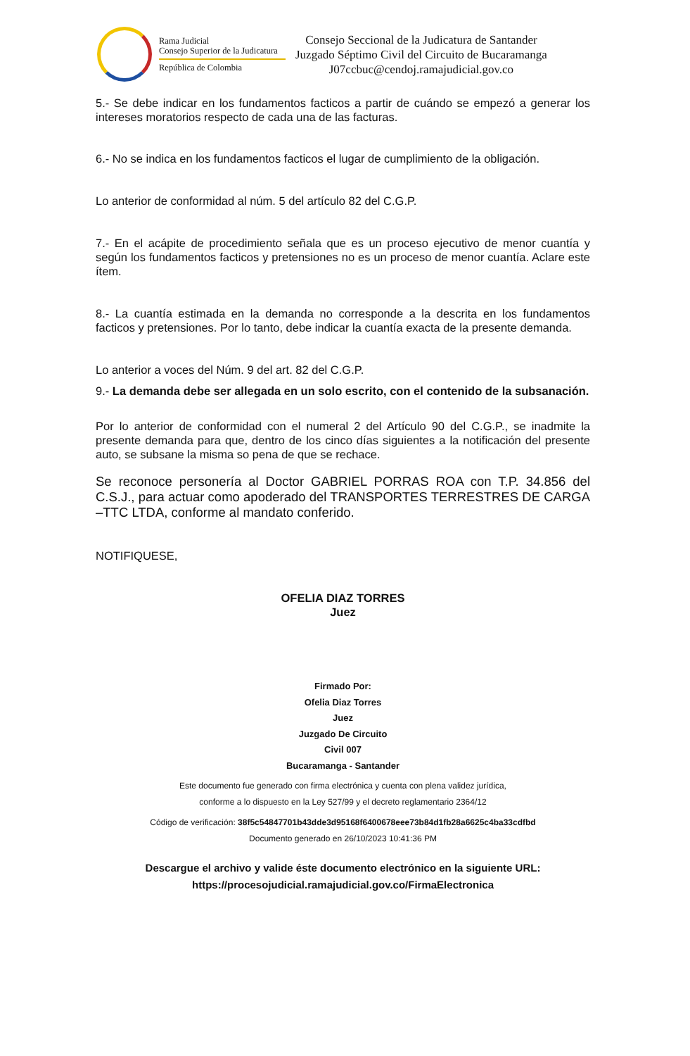Rama Judicial
Consejo Superior de la Judicatura
República de Colombia
Consejo Seccional de la Judicatura de Santander
Juzgado Séptimo Civil del Circuito de Bucaramanga
J07ccbuc@cendoj.ramajudicial.gov.co
5.- Se debe indicar en los fundamentos facticos a partir de cuándo se empezó a generar los intereses moratorios respecto de cada una de las facturas.
6.- No se indica en los fundamentos facticos el lugar de cumplimiento de la obligación.
Lo anterior de conformidad al núm. 5 del artículo 82 del C.G.P.
7.- En el acápite de procedimiento señala que es un proceso ejecutivo de menor cuantía y según los fundamentos facticos y pretensiones no es un proceso de menor cuantía. Aclare este ítem.
8.- La cuantía estimada en la demanda no corresponde a la descrita en los fundamentos facticos y pretensiones. Por lo tanto, debe indicar la cuantía exacta de la presente demanda.
Lo anterior a voces del Núm. 9 del art. 82 del C.G.P.
9.- La demanda debe ser allegada en un solo escrito, con el contenido de la subsanación.
Por lo anterior de conformidad con el numeral 2 del Artículo 90 del C.G.P., se inadmite la presente demanda para que, dentro de los cinco días siguientes a la notificación del presente auto, se subsane la misma so pena de que se rechace.
Se reconoce personería al Doctor GABRIEL PORRAS ROA con T.P. 34.856 del C.S.J., para actuar como apoderado del TRANSPORTES TERRESTRES DE CARGA –TTC LTDA, conforme al mandato conferido.
NOTIFIQUESE,
OFELIA DIAZ TORRES
Juez
Firmado Por:
Ofelia Diaz Torres
Juez
Juzgado De Circuito
Civil 007
Bucaramanga - Santander
Este documento fue generado con firma electrónica y cuenta con plena validez jurídica,
conforme a lo dispuesto en la Ley 527/99 y el decreto reglamentario 2364/12
Código de verificación: 38f5c54847701b43dde3d95168f6400678eee73b84d1fb28a6625c4ba33cdfbd
Documento generado en 26/10/2023 10:41:36 PM
Descargue el archivo y valide éste documento electrónico en la siguiente URL:
https://procesojudicial.ramajudicial.gov.co/FirmaElectronica